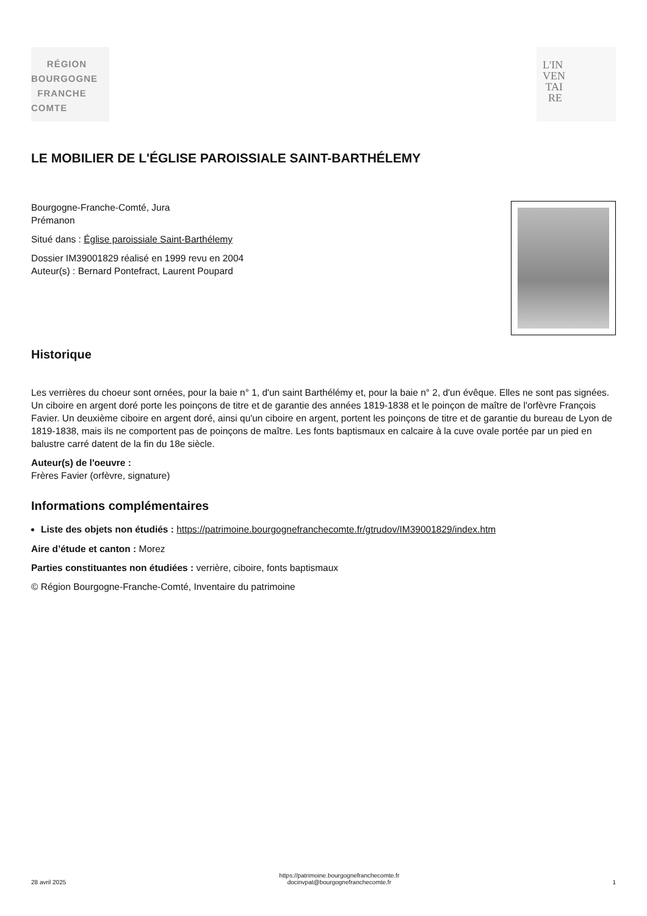RÉGION
BOURGOGNE
FRANCHE
COMTE
L'IN
VEN
TAI
RE
LE MOBILIER DE L'ÉGLISE PAROISSIALE SAINT-BARTHÉLEMY
Bourgogne-Franche-Comté, Jura
Prémanon
Situé dans : Église paroissiale Saint-Barthélemy
Dossier IM39001829 réalisé en 1999 revu en 2004
Auteur(s) : Bernard Pontefract, Laurent Poupard
Historique
Les verrières du choeur sont ornées, pour la baie n° 1, d'un saint Barthélémy et, pour la baie n° 2, d'un évêque. Elles ne sont pas signées. Un ciboire en argent doré porte les poinçons de titre et de garantie des années 1819-1838 et le poinçon de maître de l'orfèvre François Favier. Un deuxième ciboire en argent doré, ainsi qu'un ciboire en argent, portent les poinçons de titre et de garantie du bureau de Lyon de 1819-1838, mais ils ne comportent pas de poinçons de maître. Les fonts baptismaux en calcaire à la cuve ovale portée par un pied en balustre carré datent de la fin du 18e siècle.
Auteur(s) de l'oeuvre :
Frères Favier (orfèvre, signature)
Informations complémentaires
Liste des objets non étudiés : https://patrimoine.bourgognefranchecomte.fr/gtrudov/IM39001829/index.htm
Aire d’étude et canton : Morez
Parties constituantes non étudiées : verrière, ciboire, fonts baptismaux
© Région Bourgogne-Franche-Comté, Inventaire du patrimoine
28 avril 2025
https://patrimoine.bourgognefranchecomte.fr
docinvpat@bourgognefranchecomte.fr
1